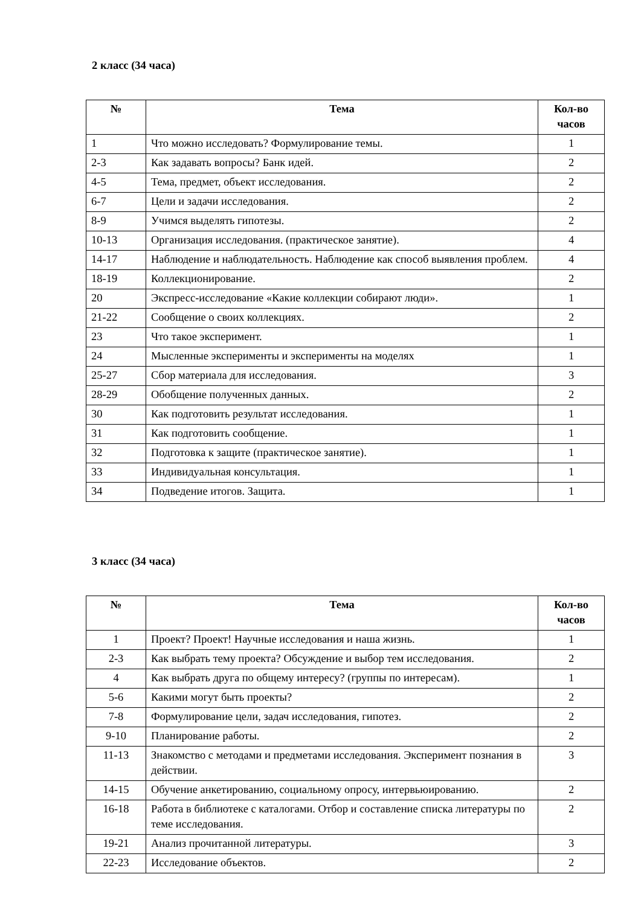2 класс (34 часа)
| № | Тема | Кол-во часов |
| --- | --- | --- |
| 1 | Что можно исследовать? Формулирование темы. | 1 |
| 2-3 | Как задавать вопросы? Банк идей. | 2 |
| 4-5 | Тема, предмет, объект исследования. | 2 |
| 6-7 | Цели и задачи исследования. | 2 |
| 8-9 | Учимся выделять гипотезы. | 2 |
| 10-13 | Организация исследования. (практическое занятие). | 4 |
| 14-17 | Наблюдение и наблюдательность. Наблюдение как способ выявления проблем. | 4 |
| 18-19 | Коллекционирование. | 2 |
| 20 | Экспресс-исследование «Какие коллекции собирают люди». | 1 |
| 21-22 | Сообщение о своих коллекциях. | 2 |
| 23 | Что такое эксперимент. | 1 |
| 24 | Мысленные эксперименты и эксперименты на моделях | 1 |
| 25-27 | Сбор материала для исследования. | 3 |
| 28-29 | Обобщение полученных данных. | 2 |
| 30 | Как подготовить результат исследования. | 1 |
| 31 | Как подготовить сообщение. | 1 |
| 32 | Подготовка к защите (практическое занятие). | 1 |
| 33 | Индивидуальная консультация. | 1 |
| 34 | Подведение итогов. Защита. | 1 |
3 класс (34 часа)
| № | Тема | Кол-во часов |
| --- | --- | --- |
| 1 | Проект? Проект! Научные исследования и наша жизнь. | 1 |
| 2-3 | Как выбрать тему проекта? Обсуждение и выбор тем исследования. | 2 |
| 4 | Как выбрать друга по общему интересу? (группы по интересам). | 1 |
| 5-6 | Какими могут быть проекты? | 2 |
| 7-8 | Формулирование цели, задач исследования, гипотез. | 2 |
| 9-10 | Планирование работы. | 2 |
| 11-13 | Знакомство с методами и предметами исследования. Эксперимент познания в действии. | 3 |
| 14-15 | Обучение анкетированию, социальному опросу, интервьюированию. | 2 |
| 16-18 | Работа в библиотеке с каталогами. Отбор и составление списка литературы по теме исследования. | 2 |
| 19-21 | Анализ прочитанной литературы. | 3 |
| 22-23 | Исследование объектов. | 2 |